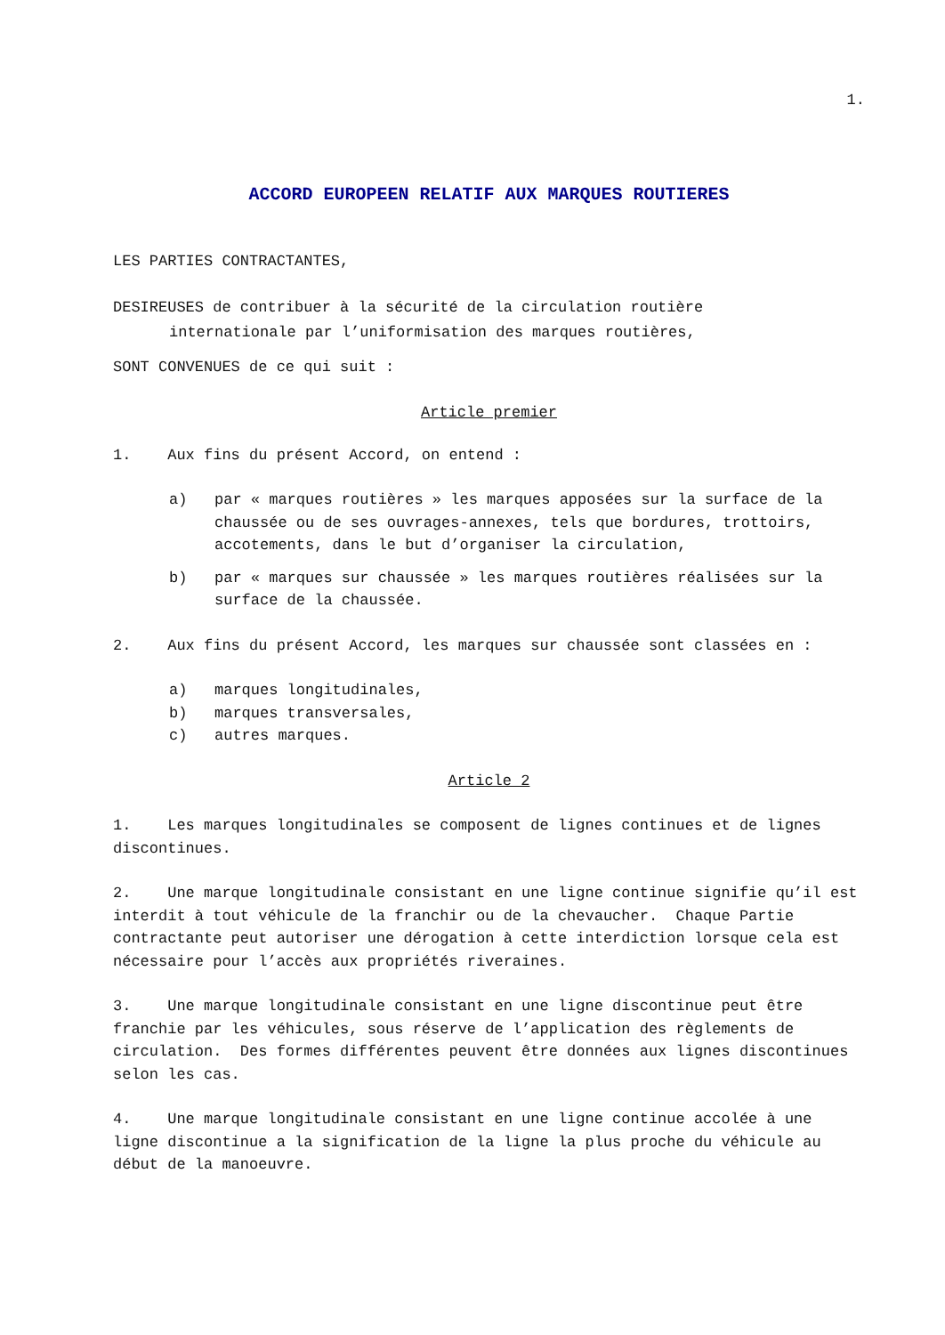1.
ACCORD EUROPEEN RELATIF AUX MARQUES ROUTIERES
LES PARTIES CONTRACTANTES,
DESIREUSES de contribuer à la sécurité de la circulation routière
internationale par l’uniformisation des marques routières,
SONT CONVENUES de ce qui suit :
Article premier
1. Aux fins du présent Accord, on entend :
a) par « marques routières » les marques apposées sur la surface de la chaussée ou de ses ouvrages-annexes, tels que bordures, trottoirs, accotements, dans le but d’organiser la circulation,
b) par « marques sur chaussée » les marques routières réalisées sur la surface de la chaussée.
2. Aux fins du présent Accord, les marques sur chaussée sont classées en :
a) marques longitudinales,
b) marques transversales,
c) autres marques.
Article 2
1. Les marques longitudinales se composent de lignes continues et de lignes discontinues.
2. Une marque longitudinale consistant en une ligne continue signifie qu’il est interdit à tout véhicule de la franchir ou de la chevaucher. Chaque Partie contractante peut autoriser une dérogation à cette interdiction lorsque cela est nécessaire pour l’accès aux propriétés riveraines.
3. Une marque longitudinale consistant en une ligne discontinue peut être franchie par les véhicules, sous réserve de l’application des règlements de circulation. Des formes différentes peuvent être données aux lignes discontinues selon les cas.
4. Une marque longitudinale consistant en une ligne continue accolée à une ligne discontinue a la signification de la ligne la plus proche du véhicule au début de la manoeuvre.